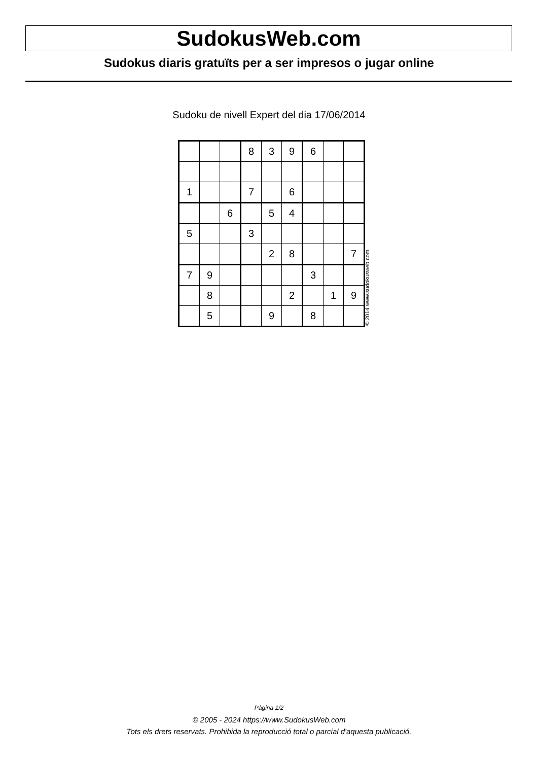SudokusWeb.com
Sudokus diaris gratuïts per a ser impresos o jugar online
Sudoku de nivell Expert del dia 17/06/2014
| | | | 8 | 3 | 9 | 6 | | |
| 1 | | | 7 | | 6 | | | |
| | | 6 | | 5 | 4 | | | |
| 5 | | | 3 | | | | | |
| | | | | 2 | 8 | | | 7 |
| 7 | 9 | | | | | 3 | | |
| | 8 | | | | 2 | | 1 | 9 |
| | 5 | | | 9 | | 8 | | |
© 2014 www.sudokusweb.com
Pàgina 1/2
© 2005 - 2024 https://www.SudokusWeb.com
Tots els drets reservats. Prohibida la reproducció total o parcial d'aquesta publicació.